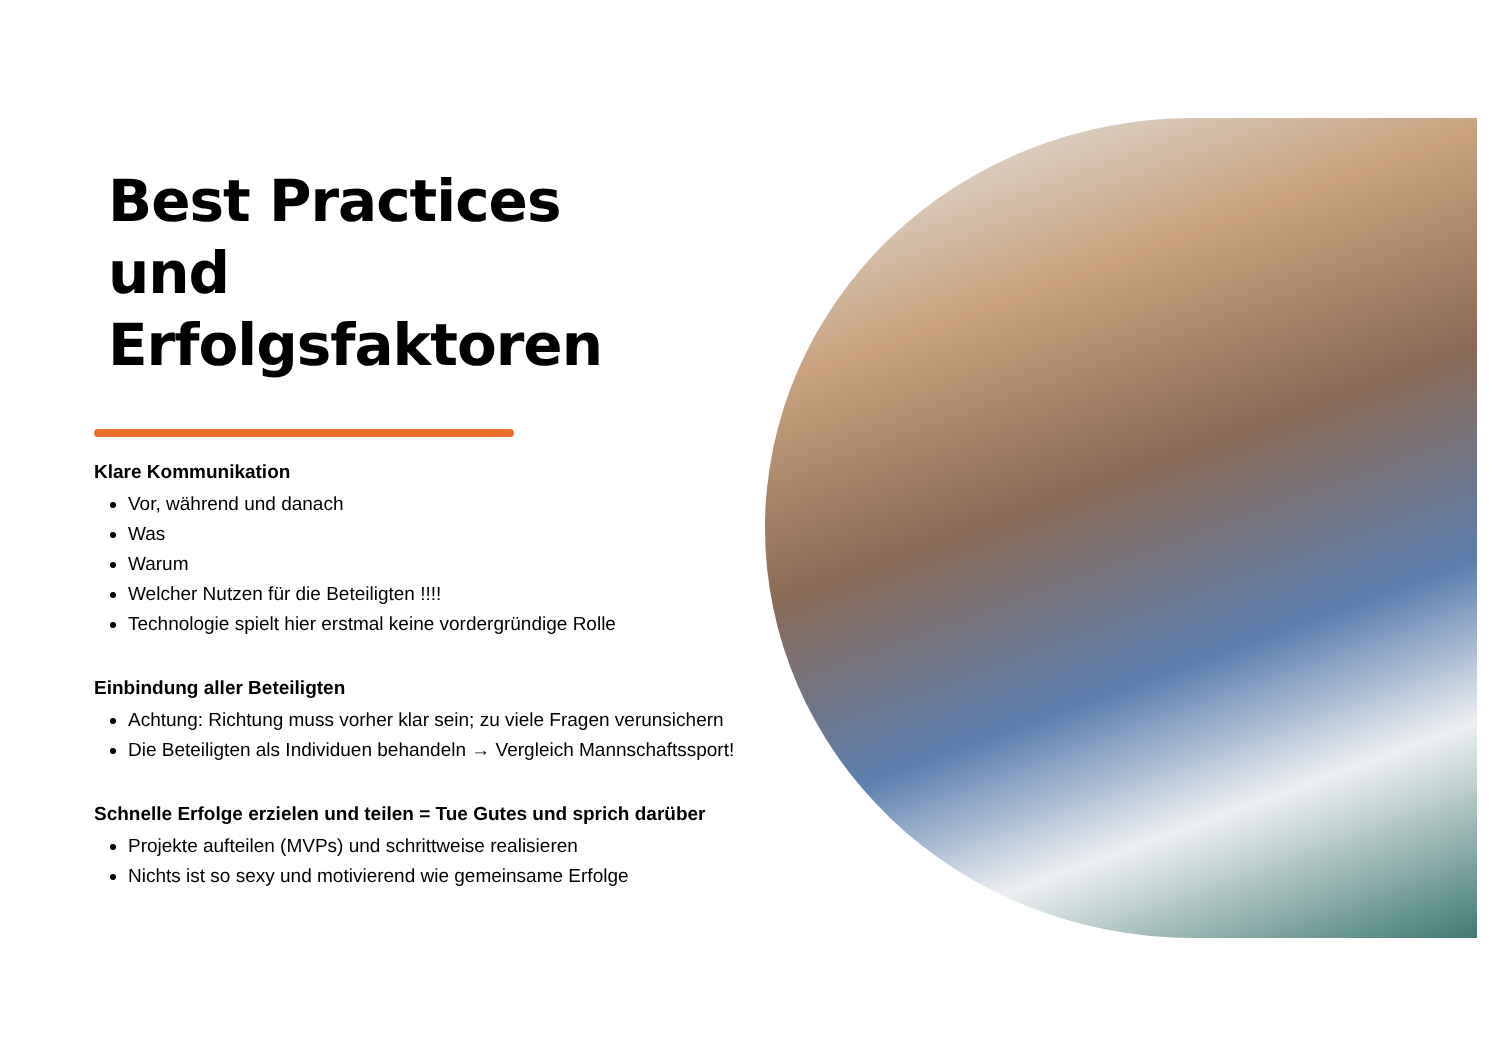Best Practices
und
Erfolgsfaktoren
Klare Kommunikation
Vor, während und danach
Was
Warum
Welcher Nutzen für die Beteiligten !!!!
Technologie spielt hier erstmal keine vordergründige Rolle
Einbindung aller Beteiligten
Achtung: Richtung muss vorher klar sein; zu viele Fragen verunsichern
Die Beteiligten als Individuen behandeln → Vergleich Mannschaftssport!
Schnelle Erfolge erzielen und teilen = Tue Gutes und sprich darüber
Projekte aufteilen (MVPs) und schrittweise realisieren
Nichts ist so sexy und motivierend wie gemeinsame Erfolge